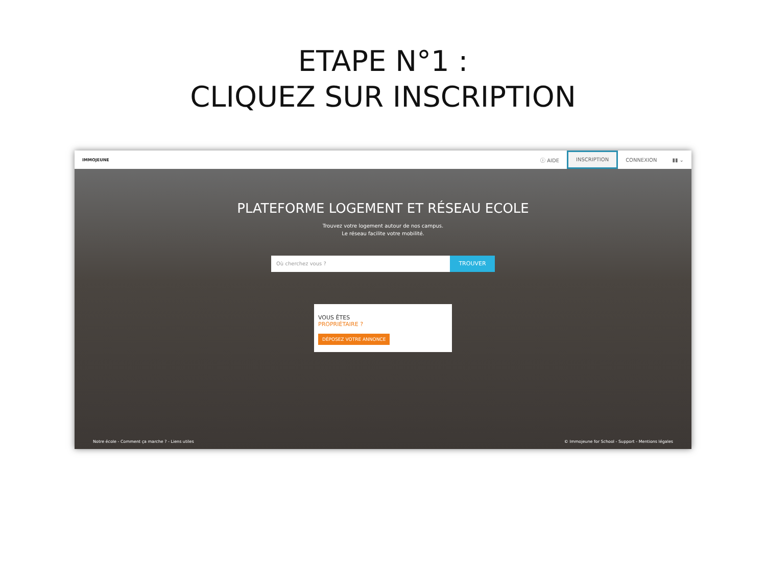ETAPE N°1 :
CLIQUEZ SUR INSCRIPTION
IMMOJEUNE
ⓘ AIDE INSCRIPTION CONNEXION ▮▮ ⌄
PLATEFORME LOGEMENT ET RÉSEAU ECOLE
Trouvez votre logement autour de nos campus.
Le réseau facilite votre mobilité.
Où cherchez vous ?
TROUVER
VOUS ÊTES
PROPRIÉTAIRE ?
DÉPOSEZ VOTRE ANNONCE
Notre école - Comment ça marche ? - Liens utiles © Immojeune for School - Support - Mentions légales